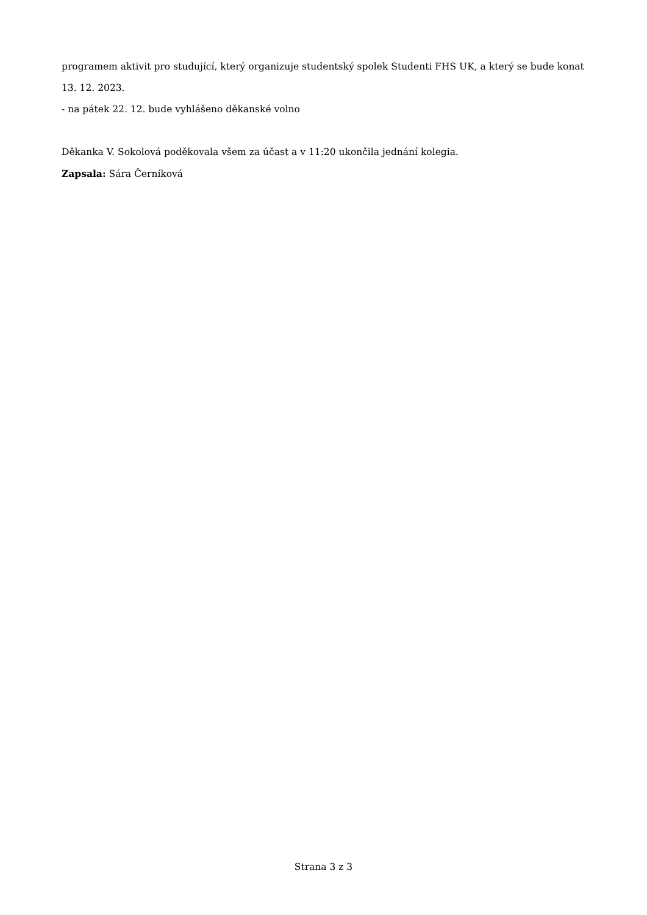programem aktivit pro studující, který organizuje studentský spolek Studenti FHS UK, a který se bude konat 13. 12. 2023.
- na pátek 22. 12. bude vyhlášeno děkanské volno
Děkanka V. Sokolová poděkovala všem za účast a v 11:20 ukončila jednání kolegia.
Zapsala: Sára Černíková
Strana 3 z 3